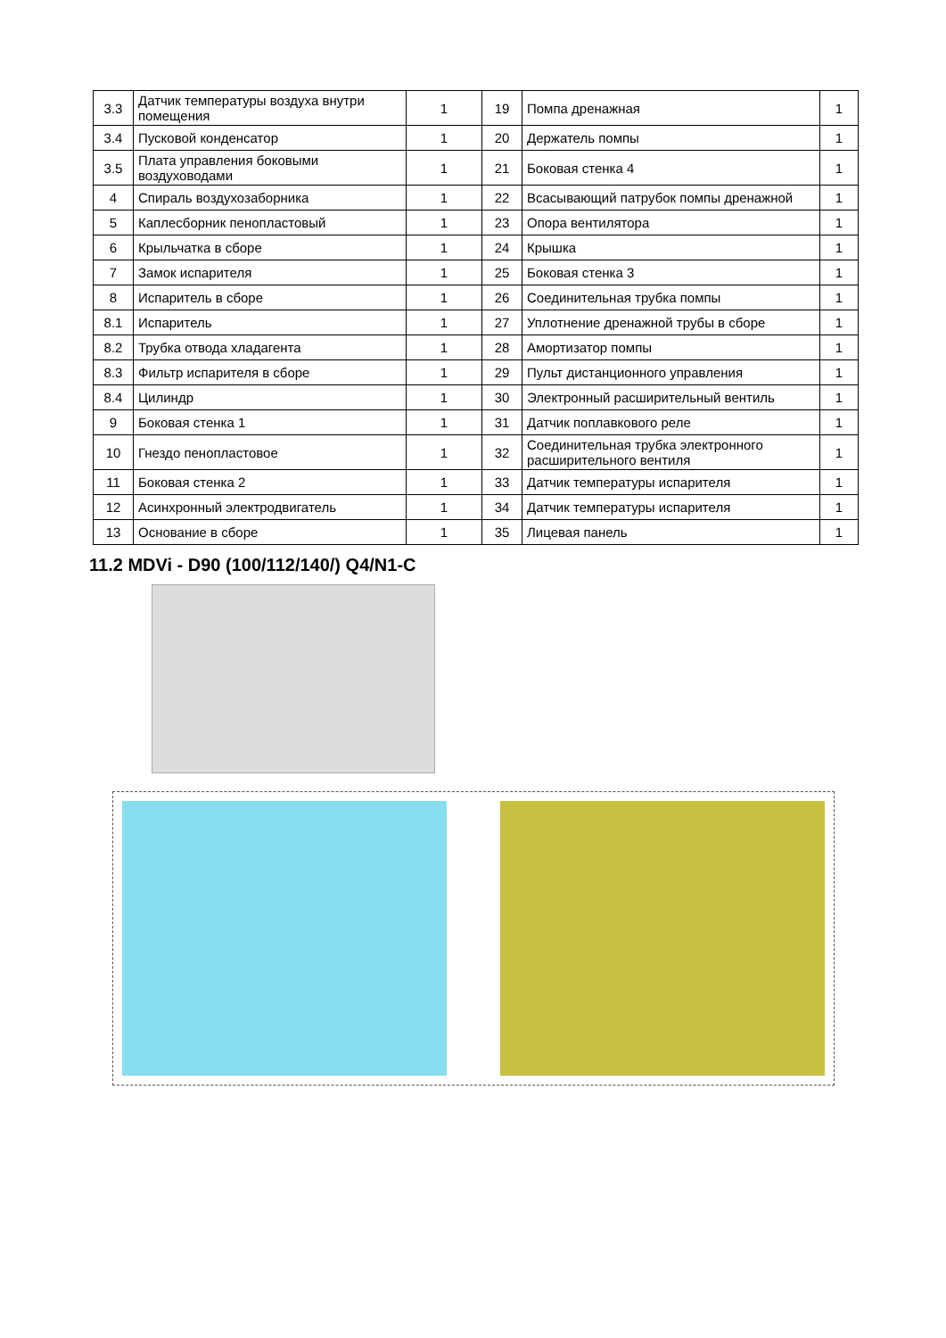| 3.3 | Датчик температуры воздуха внутри помещения | 1 | 19 | Помпа дренажная | 1 |
| 3.4 | Пусковой конденсатор | 1 | 20 | Держатель помпы | 1 |
| 3.5 | Плата управления боковыми воздуховодами | 1 | 21 | Боковая стенка 4 | 1 |
| 4 | Спираль воздухозаборника | 1 | 22 | Всасывающий патрубок помпы дренажной | 1 |
| 5 | Каплесборник пенопластовый | 1 | 23 | Опора вентилятора | 1 |
| 6 | Крыльчатка в сборе | 1 | 24 | Крышка | 1 |
| 7 | Замок испарителя | 1 | 25 | Боковая стенка 3 | 1 |
| 8 | Испаритель в сборе | 1 | 26 | Соединительная трубка помпы | 1 |
| 8.1 | Испаритель | 1 | 27 | Уплотнение дренажной трубы в сборе | 1 |
| 8.2 | Трубка отвода хладагента | 1 | 28 | Амортизатор помпы | 1 |
| 8.3 | Фильтр испарителя в сборе | 1 | 29 | Пульт дистанционного управления | 1 |
| 8.4 | Цилиндр | 1 | 30 | Электронный расширительный вентиль | 1 |
| 9 | Боковая стенка 1 | 1 | 31 | Датчик поплавкового реле | 1 |
| 10 | Гнездо пенопластовое | 1 | 32 | Соединительная трубка электронного расширительного вентиля | 1 |
| 11 | Боковая стенка 2 | 1 | 33 | Датчик температуры испарителя | 1 |
| 12 | Асинхронный электродвигатель | 1 | 34 | Датчик температуры испарителя | 1 |
| 13 | Основание в сборе | 1 | 35 | Лицевая панель | 1 |
11.2 MDVi - D90 (100/112/140/) Q4/N1-C